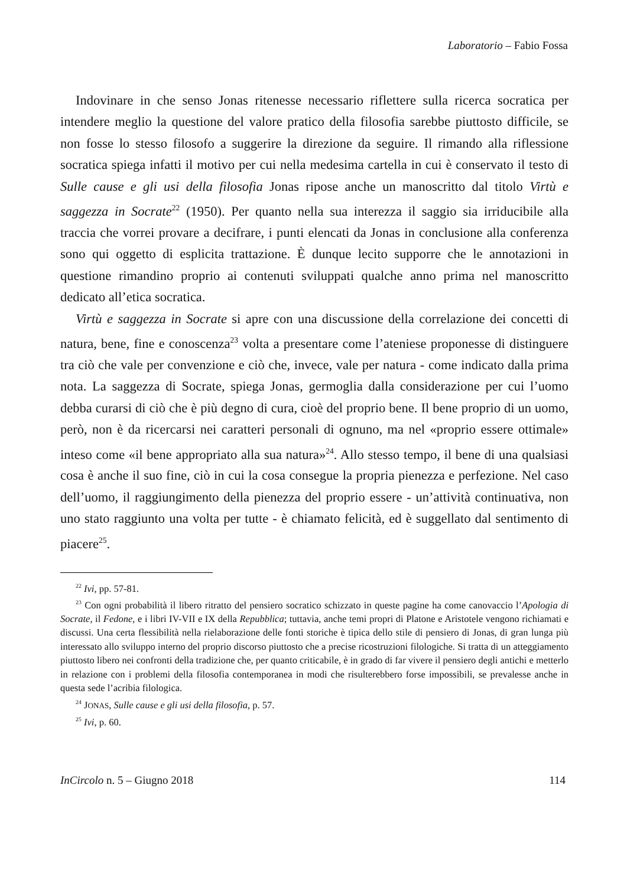Laboratorio – Fabio Fossa
Indovinare in che senso Jonas ritenesse necessario riflettere sulla ricerca socratica per intendere meglio la questione del valore pratico della filosofia sarebbe piuttosto difficile, se non fosse lo stesso filosofo a suggerire la direzione da seguire. Il rimando alla riflessione socratica spiega infatti il motivo per cui nella medesima cartella in cui è conservato il testo di Sulle cause e gli usi della filosofia Jonas ripose anche un manoscritto dal titolo Virtù e saggezza in Socrate<sup>22</sup> (1950). Per quanto nella sua interezza il saggio sia irriducibile alla traccia che vorrei provare a decifrare, i punti elencati da Jonas in conclusione alla conferenza sono qui oggetto di esplicita trattazione. È dunque lecito supporre che le annotazioni in questione rimandino proprio ai contenuti sviluppati qualche anno prima nel manoscritto dedicato all’etica socratica.
Virtù e saggezza in Socrate si apre con una discussione della correlazione dei concetti di natura, bene, fine e conoscenza<sup>23</sup> volta a presentare come l’ateniese proponesse di distinguere tra ciò che vale per convenzione e ciò che, invece, vale per natura - come indicato dalla prima nota. La saggezza di Socrate, spiega Jonas, germoglia dalla considerazione per cui l’uomo debba curarsi di ciò che è più degno di cura, cioè del proprio bene. Il bene proprio di un uomo, però, non è da ricercarsi nei caratteri personali di ognuno, ma nel «proprio essere ottimale» inteso come «il bene appropriato alla sua natura»<sup>24</sup>. Allo stesso tempo, il bene di una qualsiasi cosa è anche il suo fine, ciò in cui la cosa consegue la propria pienezza e perfezione. Nel caso dell’uomo, il raggiungimento della pienezza del proprio essere - un’attività continuativa, non uno stato raggiunto una volta per tutte - è chiamato felicità, ed è suggellato dal sentimento di piacere<sup>25</sup>.
<sup>22</sup> Ivi, pp. 57-81.
<sup>23</sup> Con ogni probabilità il libero ritratto del pensiero socratico schizzato in queste pagine ha come canovaccio l’Apologia di Socrate, il Fedone, e i libri IV-VII e IX della Repubblica; tuttavia, anche temi propri di Platone e Aristotele vengono richiamati e discussi. Una certa flessibilità nella rielaborazione delle fonti storiche è tipica dello stile di pensiero di Jonas, di gran lunga più interessato allo sviluppo interno del proprio discorso piuttosto che a precise ricostruzioni filologiche. Si tratta di un atteggiamento piuttosto libero nei confronti della tradizione che, per quanto criticabile, è in grado di far vivere il pensiero degli antichi e metterlo in relazione con i problemi della filosofia contemporanea in modi che risulterebbero forse impossibili, se prevalesse anche in questa sede l’acribia filologica.
<sup>24</sup> JONAS, Sulle cause e gli usi della filosofia, p. 57.
<sup>25</sup> Ivi, p. 60.
InCircolo n. 5 – Giugno 2018 114